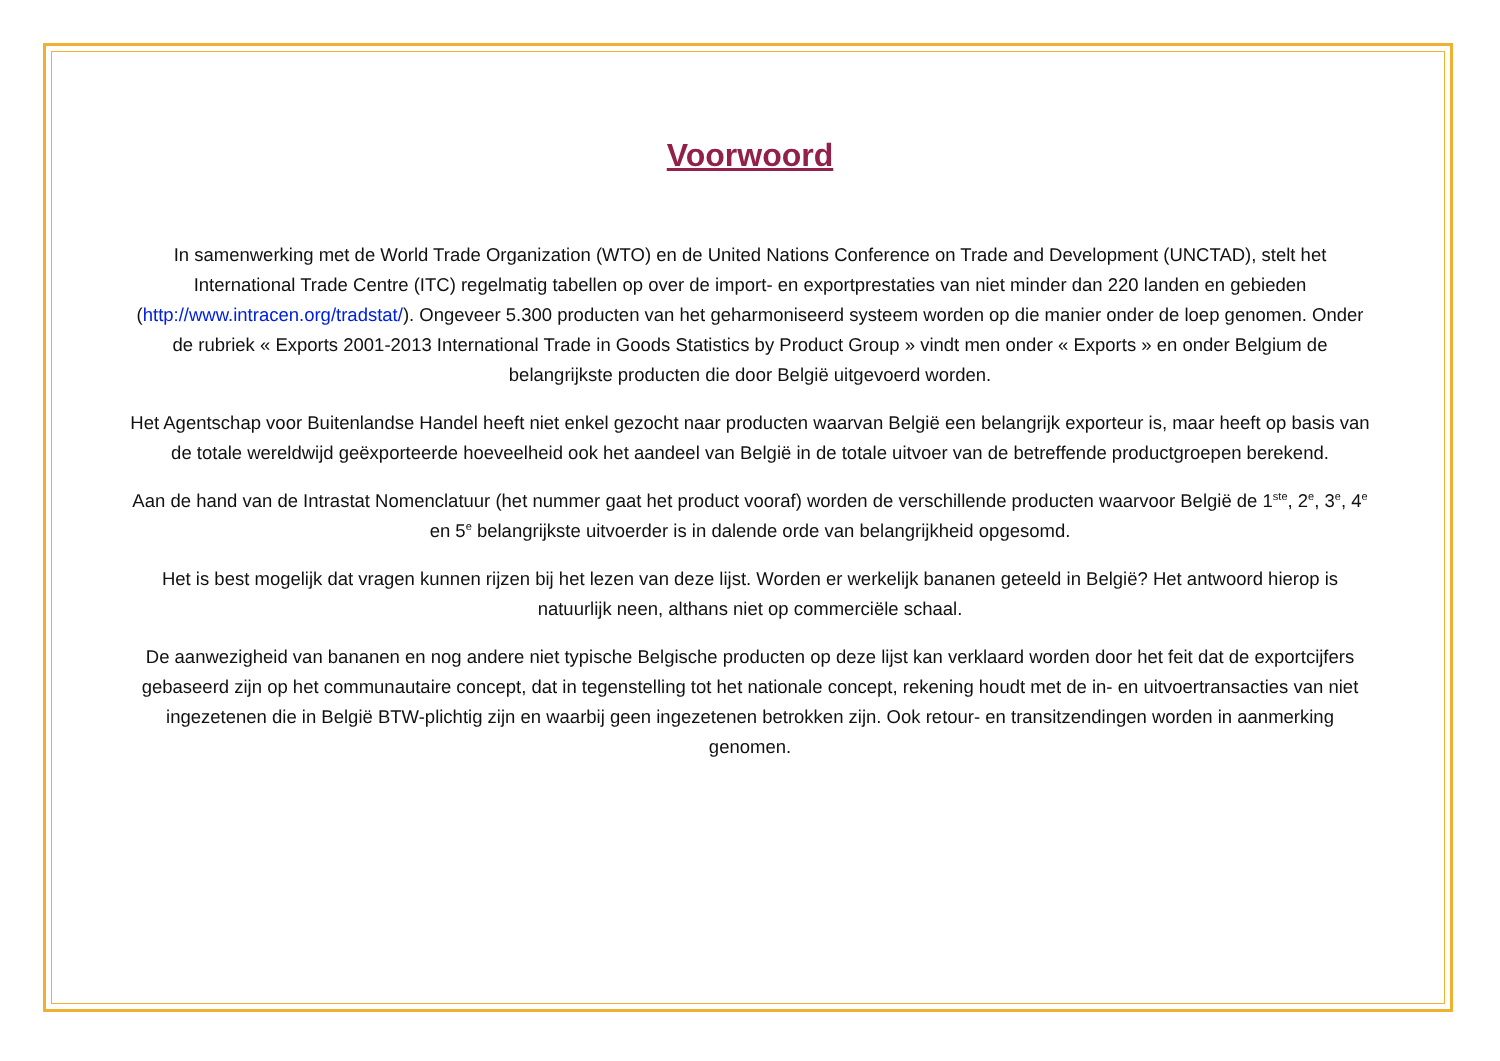Voorwoord
In samenwerking met de World Trade Organization (WTO) en de United Nations Conference on Trade and Development (UNCTAD), stelt het International Trade Centre (ITC) regelmatig tabellen op over de import- en exportprestaties van niet minder dan 220 landen en gebieden (http://www.intracen.org/tradstat/). Ongeveer 5.300 producten van het geharmoniseerd systeem worden op die manier onder de loep genomen. Onder de rubriek « Exports 2001-2013 International Trade in Goods Statistics by Product Group » vindt men onder « Exports » en onder Belgium de belangrijkste producten die door België uitgevoerd worden.
Het Agentschap voor Buitenlandse Handel heeft niet enkel gezocht naar producten waarvan België een belangrijk exporteur is, maar heeft op basis van de totale wereldwijd geëxporteerde hoeveelheid ook het aandeel van België in de totale uitvoer van de betreffende productgroepen berekend.
Aan de hand van de Intrastat Nomenclatuur (het nummer gaat het product vooraf) worden de verschillende producten waarvoor België de 1<sup>ste</sup>, 2<sup>e</sup>, 3<sup>e</sup>, 4<sup>e</sup> en 5<sup>e</sup> belangrijkste uitvoerder is in dalende orde van belangrijkheid opgesomd.
Het is best mogelijk dat vragen kunnen rijzen bij het lezen van deze lijst. Worden er werkelijk bananen geteeld in België? Het antwoord hierop is natuurlijk neen, althans niet op commerciële schaal.
De aanwezigheid van bananen en nog andere niet typische Belgische producten op deze lijst kan verklaard worden door het feit dat de exportcijfers gebaseerd zijn op het communautaire concept, dat in tegenstelling tot het nationale concept, rekening houdt met de in- en uitvoertransacties van niet ingezetenen die in België BTW-plichtig zijn en waarbij geen ingezetenen betrokken zijn. Ook retour- en transitzendingen worden in aanmerking genomen.